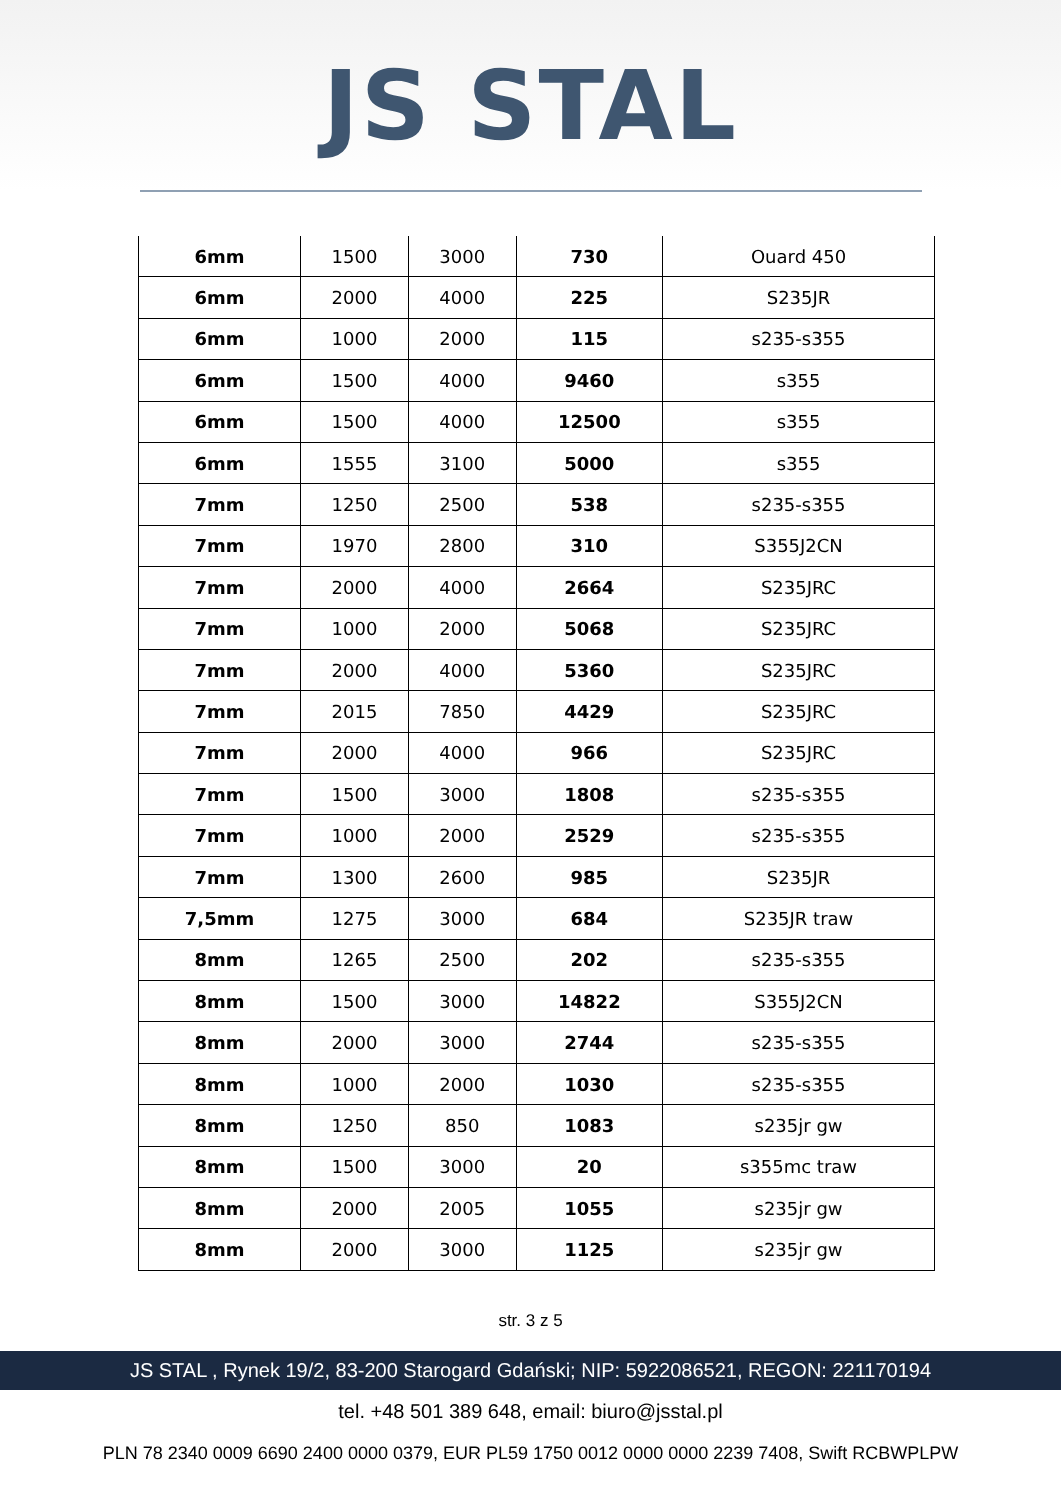JS STAL
| 6mm | 1500 | 3000 | 730 | Ouard 450 |
| 6mm | 2000 | 4000 | 225 | S235JR |
| 6mm | 1000 | 2000 | 115 | s235-s355 |
| 6mm | 1500 | 4000 | 9460 | s355 |
| 6mm | 1500 | 4000 | 12500 | s355 |
| 6mm | 1555 | 3100 | 5000 | s355 |
| 7mm | 1250 | 2500 | 538 | s235-s355 |
| 7mm | 1970 | 2800 | 310 | S355J2CN |
| 7mm | 2000 | 4000 | 2664 | S235JRC |
| 7mm | 1000 | 2000 | 5068 | S235JRC |
| 7mm | 2000 | 4000 | 5360 | S235JRC |
| 7mm | 2015 | 7850 | 4429 | S235JRC |
| 7mm | 2000 | 4000 | 966 | S235JRC |
| 7mm | 1500 | 3000 | 1808 | s235-s355 |
| 7mm | 1000 | 2000 | 2529 | s235-s355 |
| 7mm | 1300 | 2600 | 985 | S235JR |
| 7,5mm | 1275 | 3000 | 684 | S235JR traw |
| 8mm | 1265 | 2500 | 202 | s235-s355 |
| 8mm | 1500 | 3000 | 14822 | S355J2CN |
| 8mm | 2000 | 3000 | 2744 | s235-s355 |
| 8mm | 1000 | 2000 | 1030 | s235-s355 |
| 8mm | 1250 | 850 | 1083 | s235jr gw |
| 8mm | 1500 | 3000 | 20 | s355mc traw |
| 8mm | 2000 | 2005 | 1055 | s235jr gw |
| 8mm | 2000 | 3000 | 1125 | s235jr gw |
str. 3 z 5
JS STAL , Rynek 19/2, 83-200 Starogard Gdański; NIP: 5922086521, REGON: 221170194
tel. +48 501 389 648, email: biuro@jsstal.pl
PLN 78 2340 0009 6690 2400 0000 0379, EUR PL59 1750 0012 0000 0000 2239 7408, Swift RCBWPLPW